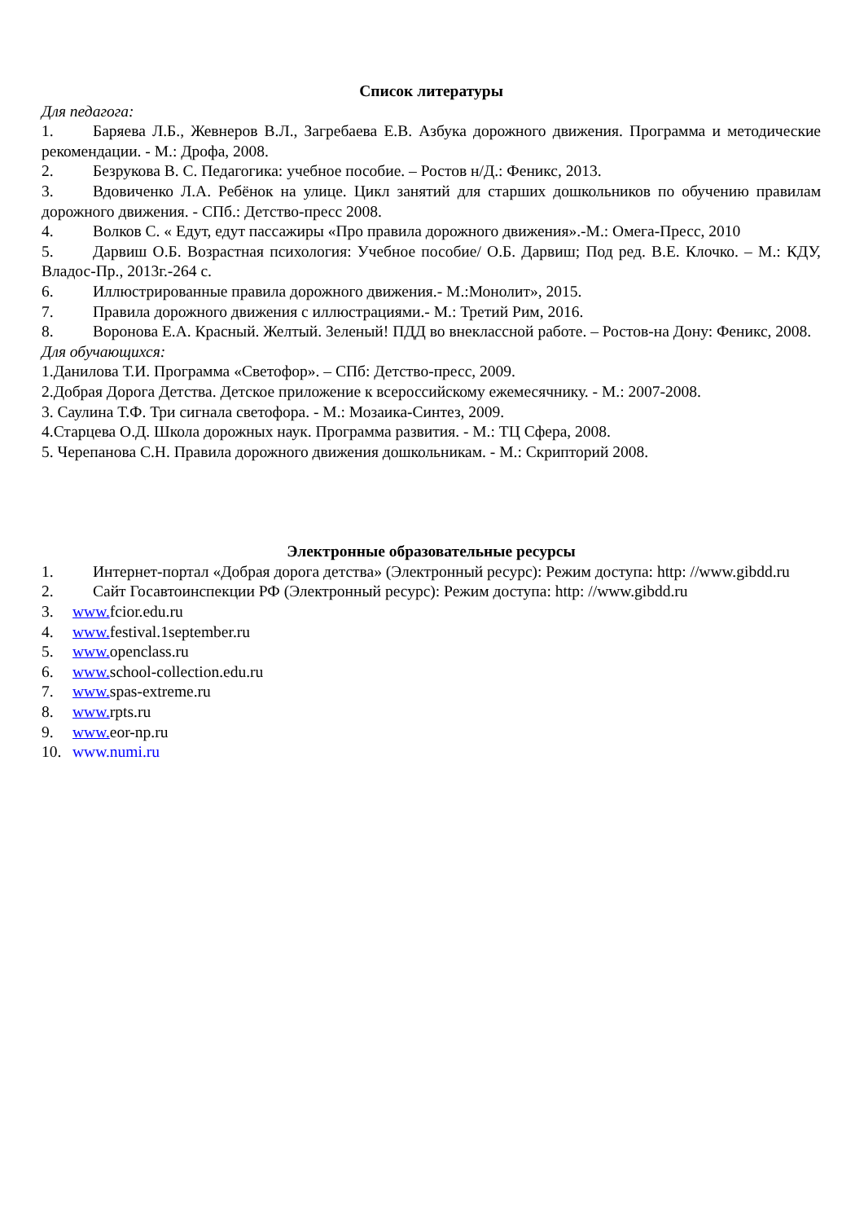Список литературы
Для педагога:
1. Баряева Л.Б., Жевнеров В.Л., Загребаева Е.В. Азбука дорожного движения. Программа и методические рекомендации. - М.: Дрофа, 2008.
2. Безрукова В. С. Педагогика: учебное пособие. – Ростов н/Д.: Феникс, 2013.
3. Вдовиченко Л.А. Ребёнок на улице. Цикл занятий для старших дошкольников по обучению правилам дорожного движения. - СПб.: Детство-пресс 2008.
4. Волков С. « Едут, едут пассажиры «Про правила дорожного движения».-М.: Омега-Пресс, 2010
5. Дарвиш О.Б. Возрастная психология: Учебное пособие/ О.Б. Дарвиш; Под ред. В.Е. Клочко. – М.: КДУ, Владос-Пр., 2013г.-264 с.
6. Иллюстрированные правила дорожного движения.- М.:Монолит», 2015.
7. Правила дорожного движения с иллюстрациями.- М.: Третий Рим, 2016.
8. Воронова Е.А. Красный. Желтый. Зеленый! ПДД во внеклассной работе. – Ростов-на Дону: Феникс, 2008.
Для обучающихся:
1.Данилова Т.И. Программа «Светофор». – СПб: Детство-пресс, 2009.
2.Добрая Дорога Детства. Детское приложение к всероссийскому ежемесячнику. - М.: 2007-2008.
3. Саулина Т.Ф. Три сигнала светофора. - М.: Мозаика-Синтез, 2009.
4.Старцева О.Д. Школа дорожных наук. Программа развития. - М.: ТЦ Сфера, 2008.
5. Черепанова С.Н. Правила дорожного движения дошкольникам. - М.: Скрипторий 2008.
Электронные образовательные ресурсы
1. Интернет-портал «Добрая дорога детства» (Электронный ресурс): Режим доступа: http: //www.gibdd.ru
2. Сайт Госавтоинспекции РФ (Электронный ресурс): Режим доступа: http: //www.gibdd.ru
3. www. fcior.edu.ru
4. www. festival.1september.ru
5. www. openclass.ru
6. www. school-collection.edu.ru
7. www. spas-extreme.ru
8. www. rpts.ru
9. www. eor-np.ru
10. www.numi.ru